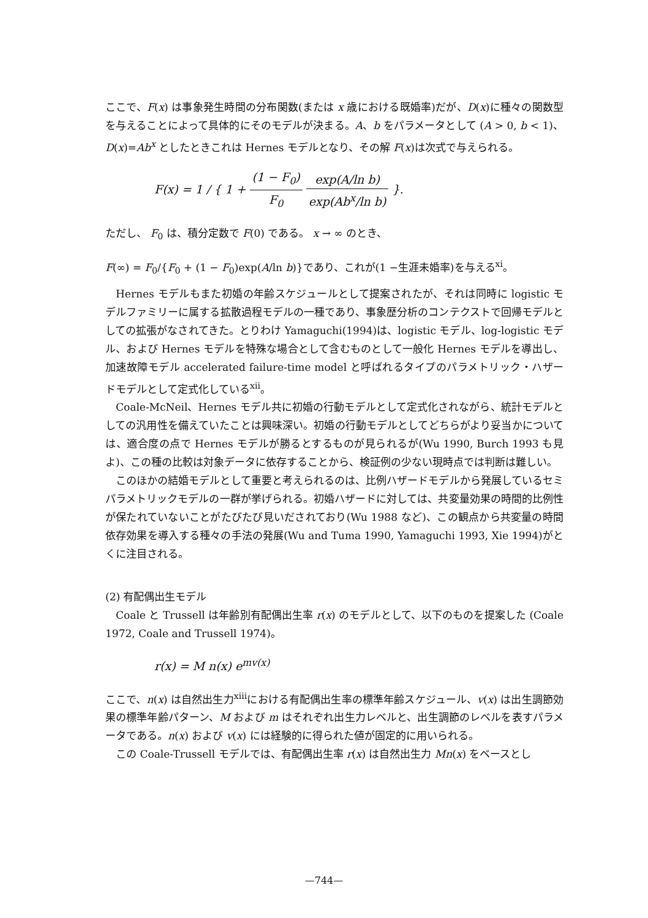ここで、F(x) は事象発生時間の分布関数(または x 歳における既婚率)だが、D(x)に種々の関数型を与えることによって具体的にそのモデルが決まる。A、b をパラメータとして (A > 0, b < 1)、D(x)=Ab<sup>x</sup> としたときこれは Hernes モデルとなり、その解 F(x)は次式で与えられる。
F(x) = 1 / { 1 + (1 − F<sub>0</sub>) F<sub>0</sub> exp(A/ln b) exp(Ab<sup>x</sup>/ln b) }.
ただし、 F<sub>0</sub> は、積分定数で F(0) である。 x → ∞ のとき、
F(∞) = F<sub>0</sub>/{F<sub>0</sub> + (1 − F<sub>0</sub>)exp(A/ln b)}であり、これが(1 −生涯未婚率)を与える<sup>xi</sup>。
Hernes モデルもまた初婚の年齢スケジュールとして提案されたが、それは同時に logistic モデルファミリーに属する拡散過程モデルの一種であり、事象歴分析のコンテクストで回帰モデルとしての拡張がなされてきた。とりわけ Yamaguchi(1994)は、logistic モデル、log-logistic モデル、および Hernes モデルを特殊な場合として含むものとして一般化 Hernes モデルを導出し、加速故障モデル accelerated failure-time model と呼ばれるタイプのパラメトリック・ハザードモデルとして定式化している<sup>xii</sup>。
Coale-McNeil、Hernes モデル共に初婚の行動モデルとして定式化されながら、統計モデルとしての汎用性を備えていたことは興味深い。初婚の行動モデルとしてどちらがより妥当かについては、適合度の点で Hernes モデルが勝るとするものが見られるが(Wu 1990, Burch 1993 も見よ)、この種の比較は対象データに依存することから、検証例の少ない現時点では判断は難しい。
このほかの結婚モデルとして重要と考えられるのは、比例ハザードモデルから発展しているセミパラメトリックモデルの一群が挙げられる。初婚ハザードに対しては、共変量効果の時間的比例性が保たれていないことがたびたび見いだされており(Wu 1988 など)、この観点から共変量の時間依存効果を導入する種々の手法の発展(Wu and Tuma 1990, Yamaguchi 1993, Xie 1994)がとくに注目される。
(2) 有配偶出生モデル
Coale と Trussell は年齢別有配偶出生率 r(x) のモデルとして、以下のものを提案した (Coale 1972, Coale and Trussell 1974)。
r(x) = M n(x) e<sup>mv(x)</sup>
ここで、n(x) は自然出生力<sup>xiii</sup>における有配偶出生率の標準年齢スケジュール、v(x) は出生調節効果の標準年齢パターン、M および m はそれぞれ出生力レベルと、出生調節のレベルを表すパラメータである。n(x) および v(x) には経験的に得られた値が固定的に用いられる。
この Coale-Trussell モデルでは、有配偶出生率 r(x) は自然出生力 Mn(x) をベースとし
—744—